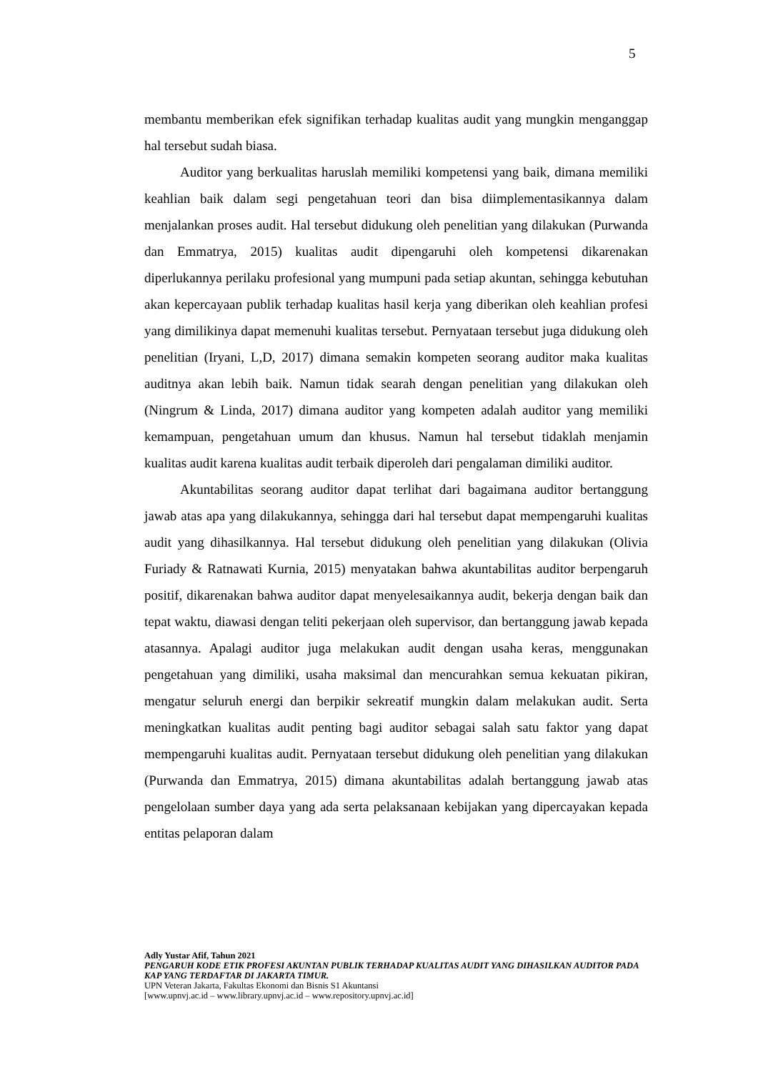5
membantu memberikan efek signifikan terhadap kualitas audit yang mungkin menganggap hal tersebut sudah biasa.
Auditor yang berkualitas haruslah memiliki kompetensi yang baik, dimana memiliki keahlian baik dalam segi pengetahuan teori dan bisa diimplementasikannya dalam menjalankan proses audit. Hal tersebut didukung oleh penelitian yang dilakukan (Purwanda dan Emmatrya, 2015) kualitas audit dipengaruhi oleh kompetensi dikarenakan diperlukannya perilaku profesional yang mumpuni pada setiap akuntan, sehingga kebutuhan akan kepercayaan publik terhadap kualitas hasil kerja yang diberikan oleh keahlian profesi yang dimilikinya dapat memenuhi kualitas tersebut. Pernyataan tersebut juga didukung oleh penelitian (Iryani, L,D, 2017) dimana semakin kompeten seorang auditor maka kualitas auditnya akan lebih baik. Namun tidak searah dengan penelitian yang dilakukan oleh (Ningrum & Linda, 2017) dimana auditor yang kompeten adalah auditor yang memiliki kemampuan, pengetahuan umum dan khusus. Namun hal tersebut tidaklah menjamin kualitas audit karena kualitas audit terbaik diperoleh dari pengalaman dimiliki auditor.
Akuntabilitas seorang auditor dapat terlihat dari bagaimana auditor bertanggung jawab atas apa yang dilakukannya, sehingga dari hal tersebut dapat mempengaruhi kualitas audit yang dihasilkannya. Hal tersebut didukung oleh penelitian yang dilakukan (Olivia Furiady & Ratnawati Kurnia, 2015) menyatakan bahwa akuntabilitas auditor berpengaruh positif, dikarenakan bahwa auditor dapat menyelesaikannya audit, bekerja dengan baik dan tepat waktu, diawasi dengan teliti pekerjaan oleh supervisor, dan bertanggung jawab kepada atasannya. Apalagi auditor juga melakukan audit dengan usaha keras, menggunakan pengetahuan yang dimiliki, usaha maksimal dan mencurahkan semua kekuatan pikiran, mengatur seluruh energi dan berpikir sekreatif mungkin dalam melakukan audit. Serta meningkatkan kualitas audit penting bagi auditor sebagai salah satu faktor yang dapat mempengaruhi kualitas audit. Pernyataan tersebut didukung oleh penelitian yang dilakukan (Purwanda dan Emmatrya, 2015) dimana akuntabilitas adalah bertanggung jawab atas pengelolaan sumber daya yang ada serta pelaksanaan kebijakan yang dipercayakan kepada entitas pelaporan dalam
Adly Yustar Afif, Tahun 2021
PENGARUH KODE ETIK PROFESI AKUNTAN PUBLIK TERHADAP KUALITAS AUDIT YANG DIHASILKAN AUDITOR PADA KAP YANG TERDAFTAR DI JAKARTA TIMUR.
UPN Veteran Jakarta, Fakultas Ekonomi dan Bisnis S1 Akuntansi
[www.upnvj.ac.id – www.library.upnvj.ac.id – www.repository.upnvj.ac.id]